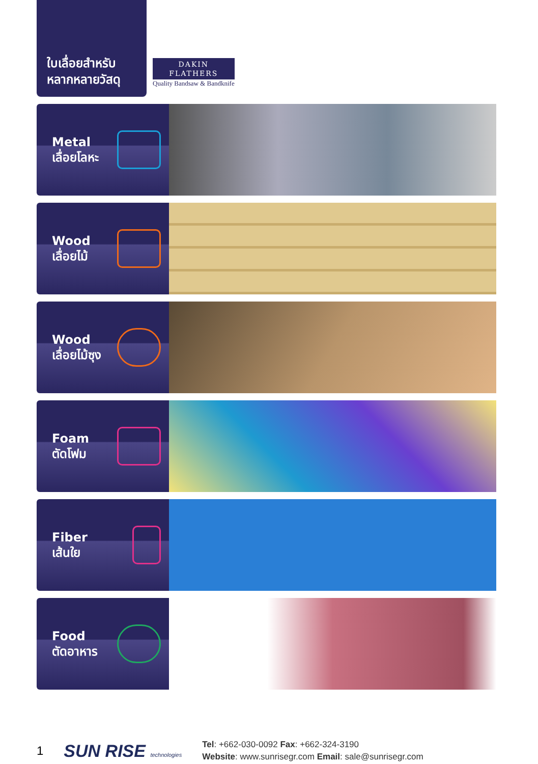ใบเลื่อยสำหรับ
หลากหลายวัสดุ
DAKIN
FLATHERS
Quality Bandsaw & Bandknife
Metal
เลื่อยโลหะ
Wood
เลื่อยไม้
Wood
เลื่อยไม้ซุง
Foam
ตัดโฟม
Fiber
เส้นใย
Food
ตัดอาหาร
1
SUN RISE technologies
Tel: +662-030-0092 Fax: +662-324-3190
Website: www.sunrisegr.com Email: sale@sunrisegr.com